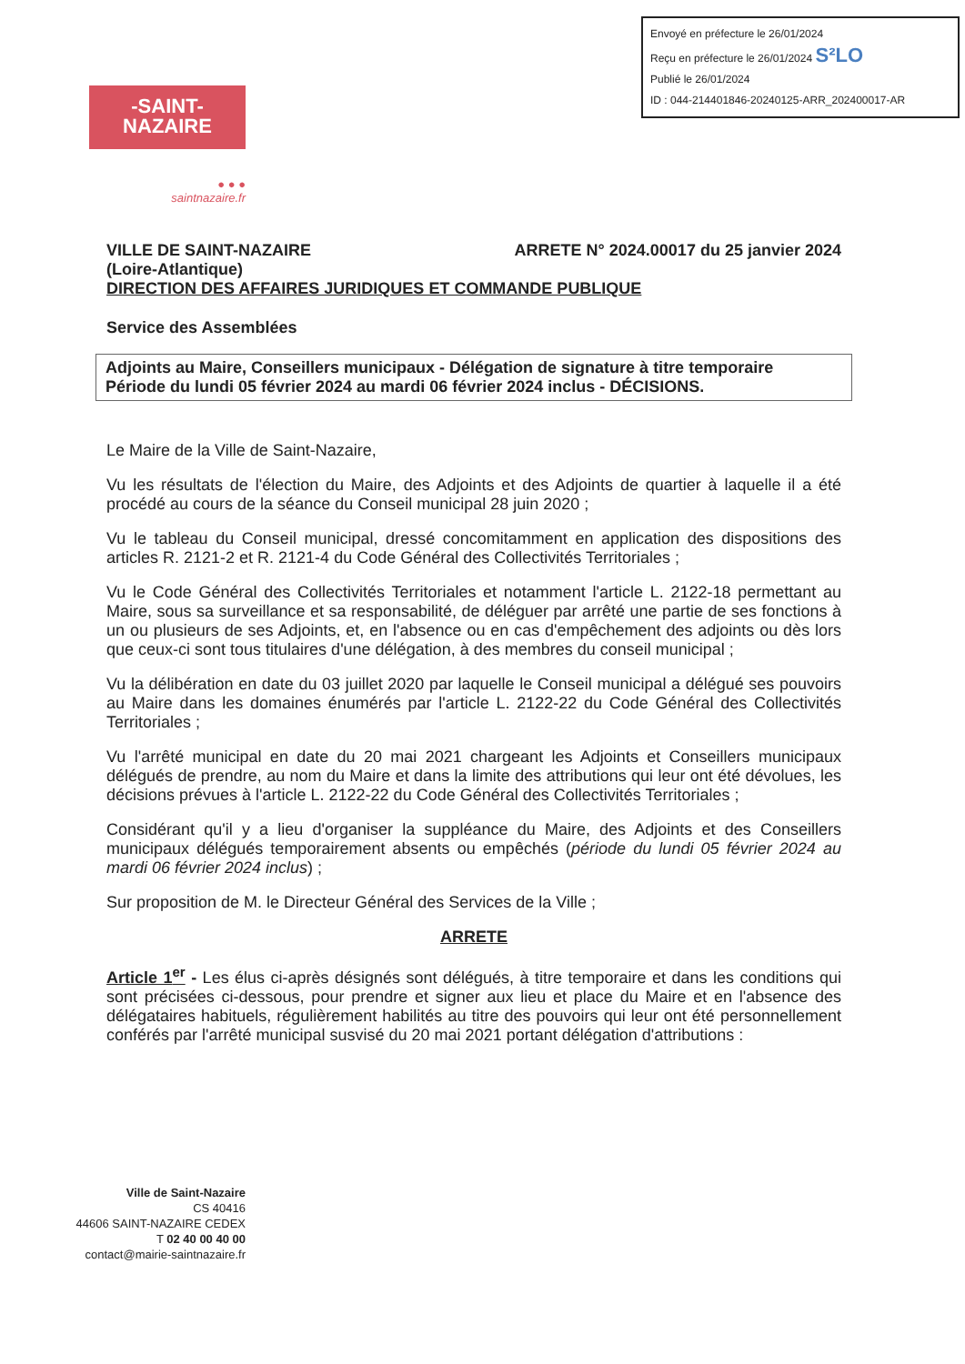Envoyé en préfecture le 26/01/2024
Reçu en préfecture le 26/01/2024 S²LO
Publié le 26/01/2024
ID : 044-214401846-20240125-ARR_202400017-AR
-SAINT-
NAZAIRE
● ● ●
saintnazaire.fr
VILLE DE SAINT-NAZAIRE ARRETE N° 2024.00017 du 25 janvier 2024
(Loire-Atlantique)
DIRECTION DES AFFAIRES JURIDIQUES ET COMMANDE PUBLIQUE
Service des Assemblées
Adjoints au Maire, Conseillers municipaux - Délégation de signature à titre temporaire
Période du lundi 05 février 2024 au mardi 06 février 2024 inclus - DÉCISIONS.
Le Maire de la Ville de Saint-Nazaire,
Vu les résultats de l'élection du Maire, des Adjoints et des Adjoints de quartier à laquelle il a été procédé au cours de la séance du Conseil municipal 28 juin 2020 ;
Vu le tableau du Conseil municipal, dressé concomitamment en application des dispositions des articles R. 2121-2 et R. 2121-4 du Code Général des Collectivités Territoriales ;
Vu le Code Général des Collectivités Territoriales et notamment l'article L. 2122-18 permettant au Maire, sous sa surveillance et sa responsabilité, de déléguer par arrêté une partie de ses fonctions à un ou plusieurs de ses Adjoints, et, en l'absence ou en cas d'empêchement des adjoints ou dès lors que ceux-ci sont tous titulaires d'une délégation, à des membres du conseil municipal ;
Vu la délibération en date du 03 juillet 2020 par laquelle le Conseil municipal a délégué ses pouvoirs au Maire dans les domaines énumérés par l'article L. 2122-22 du Code Général des Collectivités Territoriales ;
Vu l'arrêté municipal en date du 20 mai 2021 chargeant les Adjoints et Conseillers municipaux délégués de prendre, au nom du Maire et dans la limite des attributions qui leur ont été dévolues, les décisions prévues à l'article L. 2122-22 du Code Général des Collectivités Territoriales ;
Considérant qu'il y a lieu d'organiser la suppléance du Maire, des Adjoints et des Conseillers municipaux délégués temporairement absents ou empêchés (période du lundi 05 février 2024 au mardi 06 février 2024 inclus) ;
Sur proposition de M. le Directeur Général des Services de la Ville ;
ARRETE
Article 1<sup>er</sup> - Les élus ci-après désignés sont délégués, à titre temporaire et dans les conditions qui sont précisées ci-dessous, pour prendre et signer aux lieu et place du Maire et en l'absence des délégataires habituels, régulièrement habilités au titre des pouvoirs qui leur ont été personnellement conférés par l'arrêté municipal susvisé du 20 mai 2021 portant délégation d'attributions :
Ville de Saint-Nazaire
CS 40416
44606 SAINT-NAZAIRE CEDEX
T 02 40 00 40 00
contact@mairie-saintnazaire.fr